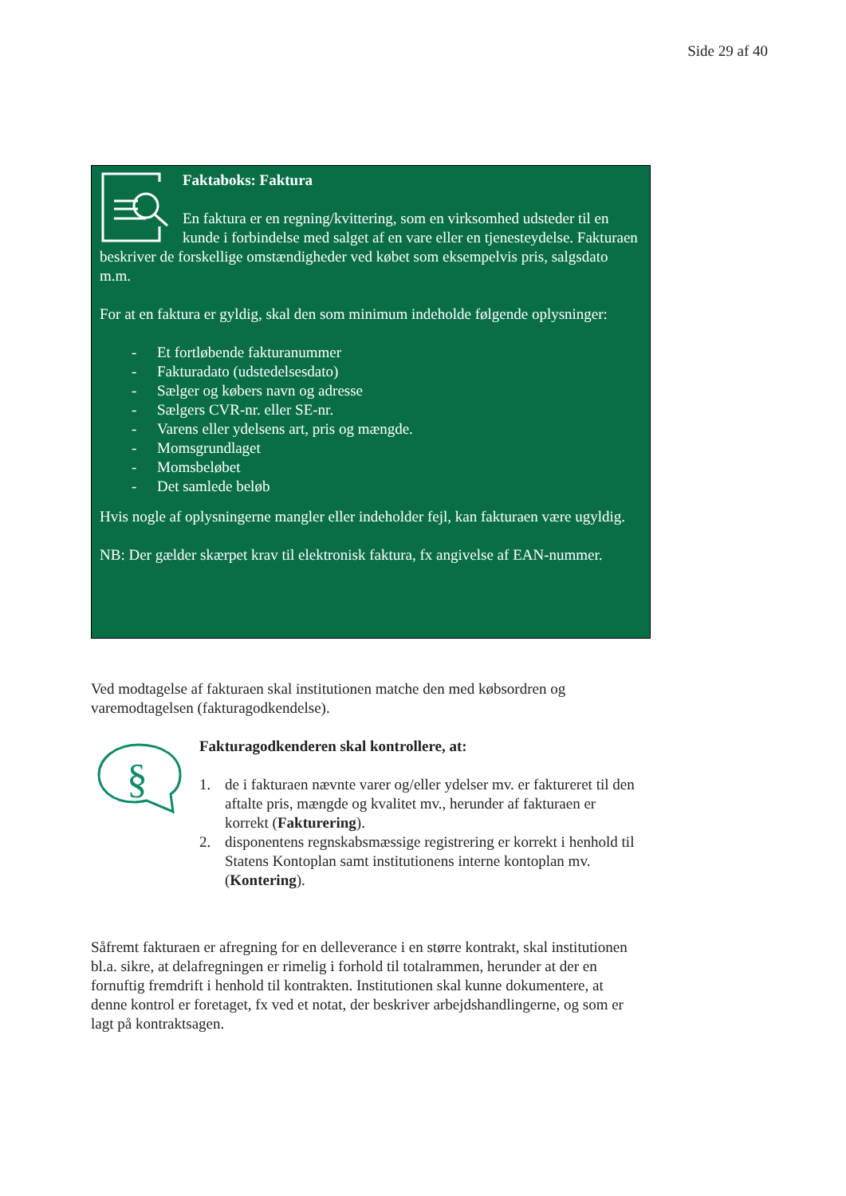Side 29 af 40
Faktaboks: Faktura
En faktura er en regning/kvittering, som en virksomhed udsteder til en kunde i forbindelse med salget af en vare eller en tjenesteydelse. Fakturaen beskriver de forskellige omstændigheder ved købet som eksempelvis pris, salgsdato m.m.
For at en faktura er gyldig, skal den som minimum indeholde følgende oplysninger:
- Et fortløbende fakturanummer
- Fakturadato (udstedelsesdato)
- Sælger og købers navn og adresse
- Sælgers CVR-nr. eller SE-nr.
- Varens eller ydelsens art, pris og mængde.
- Momsgrundlaget
- Momsbeløbet
- Det samlede beløb
Hvis nogle af oplysningerne mangler eller indeholder fejl, kan fakturaen være ugyldig.
NB: Der gælder skærpet krav til elektronisk faktura, fx angivelse af EAN-nummer.
Ved modtagelse af fakturaen skal institutionen matche den med købsordren og varemodtagelsen (fakturagodkendelse).
§
Fakturagodkenderen skal kontrollere, at:
1. de i fakturaen nævnte varer og/eller ydelser mv. er faktureret til den aftalte pris, mængde og kvalitet mv., herunder af fakturaen er korrekt (Fakturering).
2. disponentens regnskabsmæssige registrering er korrekt i henhold til Statens Kontoplan samt institutionens interne kontoplan mv. (Kontering).
Såfremt fakturaen er afregning for en delleverance i en større kontrakt, skal institutionen bl.a. sikre, at delafregningen er rimelig i forhold til totalrammen, herunder at der en fornuftig fremdrift i henhold til kontrakten. Institutionen skal kunne dokumentere, at denne kontrol er foretaget, fx ved et notat, der beskriver arbejdshandlingerne, og som er lagt på kontraktsagen.